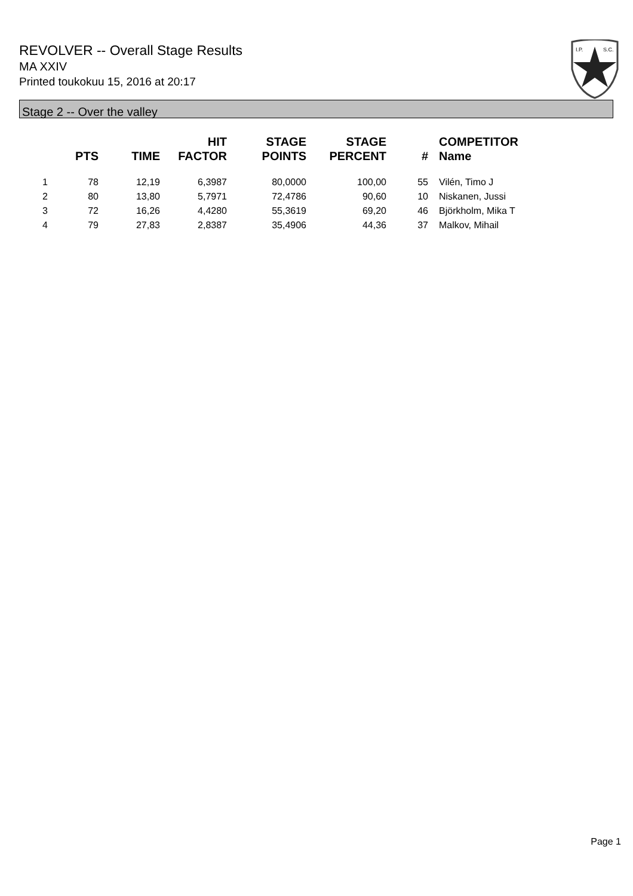REVOLVER -- Overall Stage Results
MA XXIV
Printed toukokuu 15, 2016 at 20:17
I.P.
S.C.
Stage 2 -- Over the valley
| | PTS | TIME | HIT FACTOR | STAGE POINTS | STAGE PERCENT | # | COMPETITOR Name |
| --- | --- | --- | --- | --- | --- | --- | --- |
| 1 | 78 | 12,19 | 6,3987 | 80,0000 | 100,00 | 55 | Vilén, Timo J |
| 2 | 80 | 13,80 | 5,7971 | 72,4786 | 90,60 | 10 | Niskanen, Jussi |
| 3 | 72 | 16,26 | 4,4280 | 55,3619 | 69,20 | 46 | Björkholm, Mika T |
| 4 | 79 | 27,83 | 2,8387 | 35,4906 | 44,36 | 37 | Malkov, Mihail |
Page 1